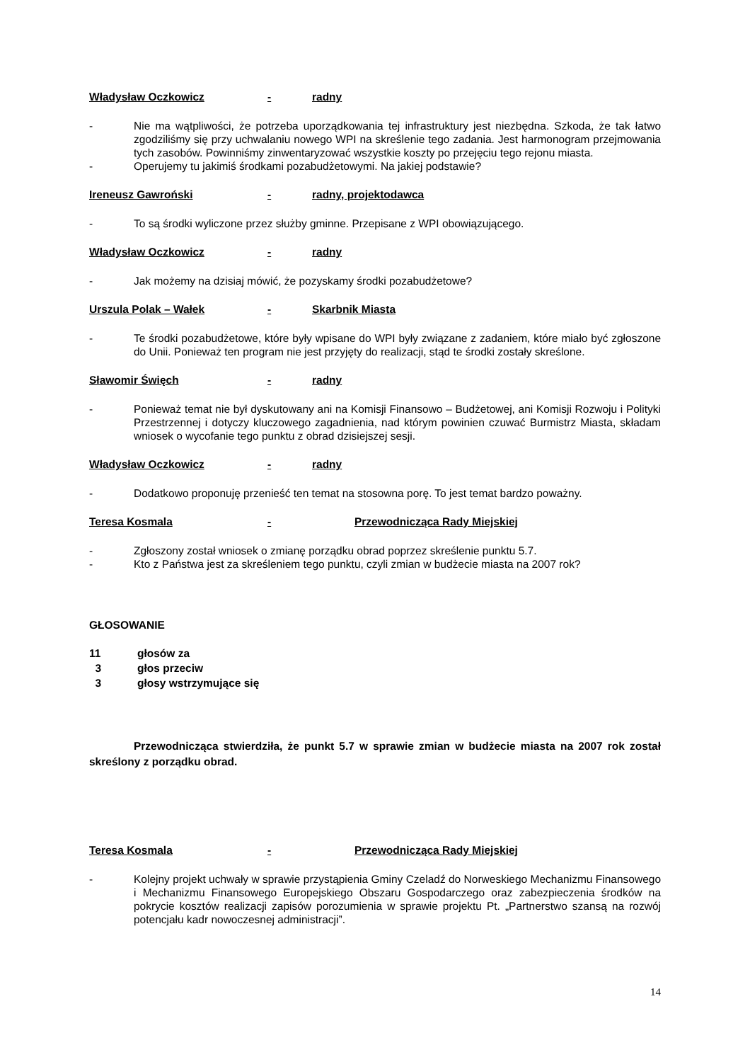Władysław Oczkowicz - radny
- Nie ma wątpliwości, że potrzeba uporządkowania tej infrastruktury jest niezbędna. Szkoda, że tak łatwo zgodziliśmy się przy uchwalaniu nowego WPI na skreślenie tego zadania. Jest harmonogram przejmowania tych zasobów. Powinniśmy zinwentaryzować wszystkie koszty po przejęciu tego rejonu miasta.
- Operujemy tu jakimiś środkami pozabudżetowymi. Na jakiej podstawie?
Ireneusz Gawroński - radny, projektodawca
- To są środki wyliczone przez służby gminne. Przepisane z WPI obowiązującego.
Władysław Oczkowicz - radny
- Jak możemy na dzisiaj mówić, że pozyskamy środki pozabudżetowe?
Urszula Polak – Wałek - Skarbnik Miasta
- Te środki pozabudżetowe, które były wpisane do WPI były związane z zadaniem, które miało być zgłoszone do Unii. Ponieważ ten program nie jest przyjęty do realizacji, stąd te środki zostały skreślone.
Sławomir Święch - radny
- Ponieważ temat nie był dyskutowany ani na Komisji Finansowo – Budżetowej, ani Komisji Rozwoju i Polityki Przestrzennej i dotyczy kluczowego zagadnienia, nad którym powinien czuwać Burmistrz Miasta, składam wniosek o wycofanie tego punktu z obrad dzisiejszej sesji.
Władysław Oczkowicz - radny
- Dodatkowo proponuję przenieść ten temat na stosowna porę. To jest temat bardzo poważny.
Teresa Kosmala - Przewodnicząca Rady Miejskiej
- Zgłoszony został wniosek o zmianę porządku obrad poprzez skreślenie punktu 5.7.
- Kto z Państwa jest za skreśleniem tego punktu, czyli zmian w budżecie miasta na 2007 rok?
GŁOSOWANIE
11 głosów za
3 głos przeciw
3 głosy wstrzymujące się
Przewodnicząca stwierdziła, że punkt 5.7 w sprawie zmian w budżecie miasta na 2007 rok został skreślony z porządku obrad.
Teresa Kosmala - Przewodnicząca Rady Miejskiej
- Kolejny projekt uchwały w sprawie przystąpienia Gminy Czeladź do Norweskiego Mechanizmu Finansowego i Mechanizmu Finansowego Europejskiego Obszaru Gospodarczego oraz zabezpieczenia środków na pokrycie kosztów realizacji zapisów porozumienia w sprawie projektu Pt. „Partnerstwo szansą na rozwój potencjału kadr nowoczesnej administracji”.
14